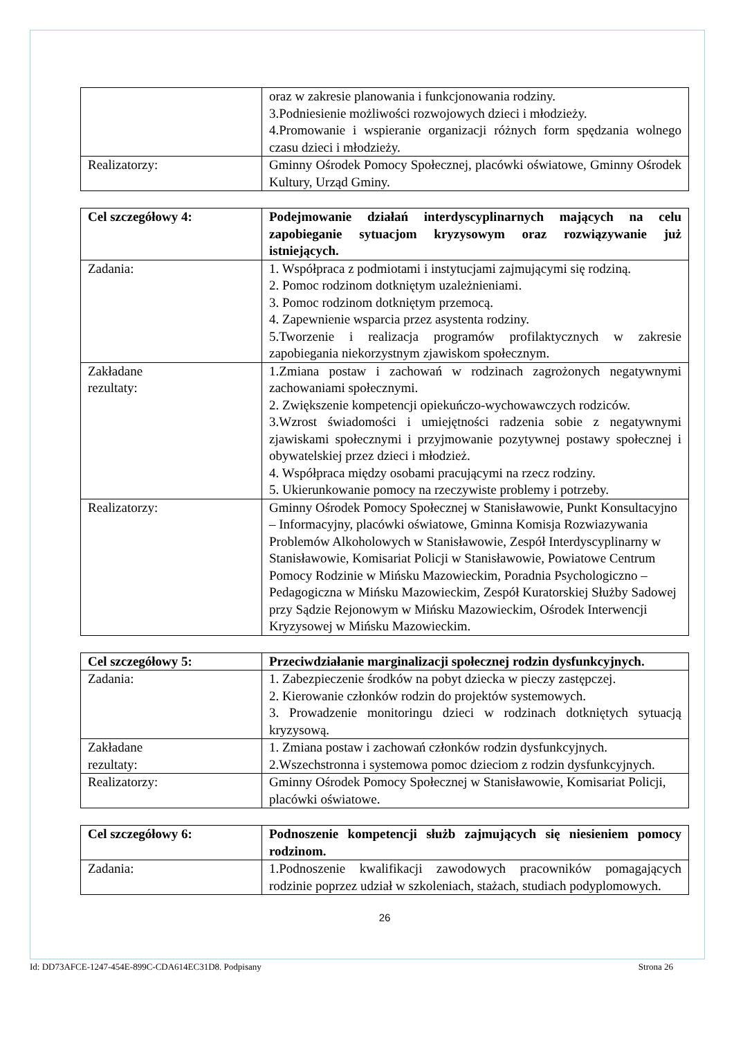| | oraz w zakresie planowania i funkcjonowania rodziny. 3.Podniesienie możliwości rozwojowych dzieci i młodzieży. 4.Promowanie i wspieranie organizacji różnych form spędzania wolnego czasu dzieci i młodzieży. |
| Realizatorzy: | Gminny Ośrodek Pomocy Społecznej, placówki oświatowe, Gminny Ośrodek Kultury, Urząd Gminy. |
| Cel szczegółowy 4: | Podejmowanie działań interdyscyplinarnych mających na celu zapobieganie sytuacjom kryzysowym oraz rozwiązywanie już istniejących. |
| Zadania: | 1. Współpraca z podmiotami i instytucjami zajmującymi się rodziną. 2. Pomoc rodzinom dotkniętym uzależnieniami. 3. Pomoc rodzinom dotkniętym przemocą. 4. Zapewnienie wsparcia przez asystenta rodziny. 5.Tworzenie i realizacja programów profilaktycznych w zakresie zapobiegania niekorzystnym zjawiskom społecznym. |
| Zakładane rezultaty: | 1.Zmiana postaw i zachowań w rodzinach zagrożonych negatywnymi zachowaniami społecznymi. 2. Zwiększenie kompetencji opiekuńczo-wychowawczych rodziców. 3.Wzrost świadomości i umiejętności radzenia sobie z negatywnymi zjawiskami społecznymi i przyjmowanie pozytywnej postawy społecznej i obywatelskiej przez dzieci i młodzież. 4. Współpraca między osobami pracującymi na rzecz rodziny. 5. Ukierunkowanie pomocy na rzeczywiste problemy i potrzeby. |
| Realizatorzy: | Gminny Ośrodek Pomocy Społecznej w Stanisławowie, Punkt Konsultacyjno – Informacyjny, placówki oświatowe, Gminna Komisja Rozwiazywania Problemów Alkoholowych w Stanisławowie, Zespół Interdyscyplinarny w Stanisławowie, Komisariat Policji w Stanisławowie, Powiatowe Centrum Pomocy Rodzinie w Mińsku Mazowieckim, Poradnia Psychologiczno – Pedagogiczna w Mińsku Mazowieckim, Zespół Kuratorskiej Służby Sadowej przy Sądzie Rejonowym w Mińsku Mazowieckim, Ośrodek Interwencji Kryzysowej w Mińsku Mazowieckim. |
| Cel szczegółowy 5: | Przeciwdziałanie marginalizacji społecznej rodzin dysfunkcyjnych. |
| Zadania: | 1. Zabezpieczenie środków na pobyt dziecka w pieczy zastępczej. 2. Kierowanie członków rodzin do projektów systemowych. 3. Prowadzenie monitoringu dzieci w rodzinach dotkniętych sytuacją kryzysową. |
| Zakładane rezultaty: | 1. Zmiana postaw i zachowań członków rodzin dysfunkcyjnych. 2.Wszechstronna i systemowa pomoc dzieciom z rodzin dysfunkcyjnych. |
| Realizatorzy: | Gminny Ośrodek Pomocy Społecznej w Stanisławowie, Komisariat Policji, placówki oświatowe. |
| Cel szczegółowy 6: | Podnoszenie kompetencji służb zajmujących się niesieniem pomocy rodzinom. |
| Zadania: | 1.Podnoszenie kwalifikacji zawodowych pracowników pomagających rodzinie poprzez udział w szkoleniach, stażach, studiach podyplomowych. |
26
Id: DD73AFCE-1247-454E-899C-CDA614EC31D8. Podpisany Strona 26